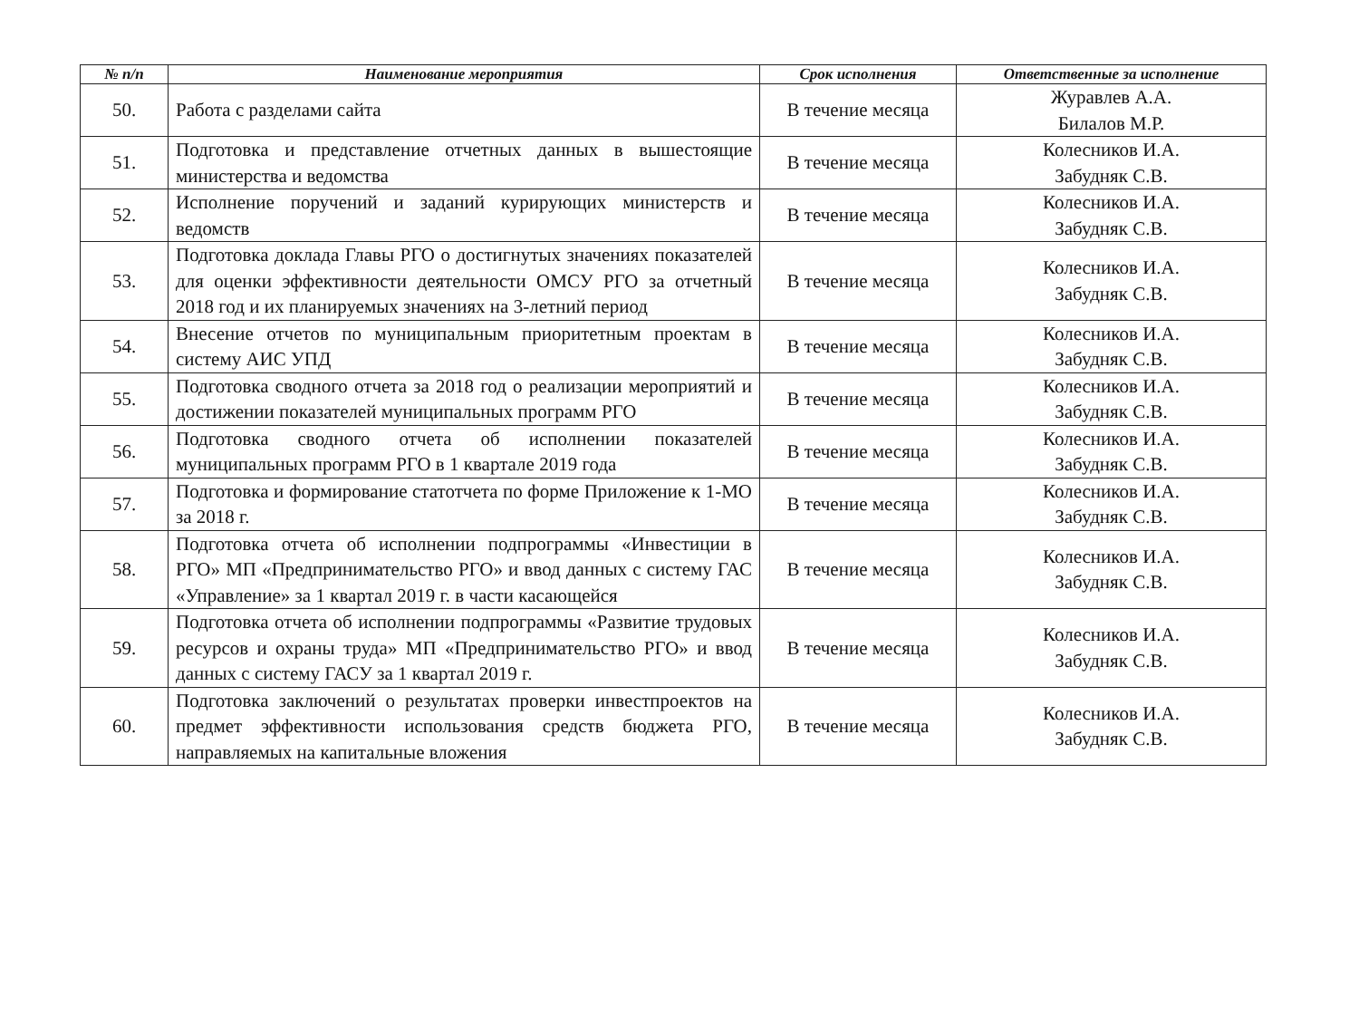| № п/п | Наименование мероприятия | Срок исполнения | Ответственные за исполнение |
| --- | --- | --- | --- |
| 50. | Работа с разделами сайта | В течение месяца | Журавлев А.А. Билалов М.Р. |
| 51. | Подготовка и представление отчетных данных в вышестоящие министерства и ведомства | В течение месяца | Колесников И.А. Забудняк С.В. |
| 52. | Исполнение поручений и заданий курирующих министерств и ведомств | В течение месяца | Колесников И.А. Забудняк С.В. |
| 53. | Подготовка доклада Главы РГО о достигнутых значениях показателей для оценки эффективности деятельности ОМСУ РГО за отчетный 2018 год и их планируемых значениях на 3-летний период | В течение месяца | Колесников И.А. Забудняк С.В. |
| 54. | Внесение отчетов по муниципальным приоритетным проектам в систему АИС УПД | В течение месяца | Колесников И.А. Забудняк С.В. |
| 55. | Подготовка сводного отчета за 2018 год о реализации мероприятий и достижении показателей муниципальных программ РГО | В течение месяца | Колесников И.А. Забудняк С.В. |
| 56. | Подготовка сводного отчета об исполнении показателей муниципальных программ РГО в 1 квартале 2019 года | В течение месяца | Колесников И.А. Забудняк С.В. |
| 57. | Подготовка и формирование статотчета по форме Приложение к 1-МО за 2018 г. | В течение месяца | Колесников И.А. Забудняк С.В. |
| 58. | Подготовка отчета об исполнении подпрограммы «Инвестиции в РГО» МП «Предпринимательство РГО» и ввод данных с систему ГАС «Управление» за 1 квартал 2019 г. в части касающейся | В течение месяца | Колесников И.А. Забудняк С.В. |
| 59. | Подготовка отчета об исполнении подпрограммы «Развитие трудовых ресурсов и охраны труда» МП «Предпринимательство РГО» и ввод данных с систему ГАСУ за 1 квартал 2019 г. | В течение месяца | Колесников И.А. Забудняк С.В. |
| 60. | Подготовка заключений о результатах проверки инвестпроектов на предмет эффективности использования средств бюджета РГО, направляемых на капитальные вложения | В течение месяца | Колесников И.А. Забудняк С.В. |